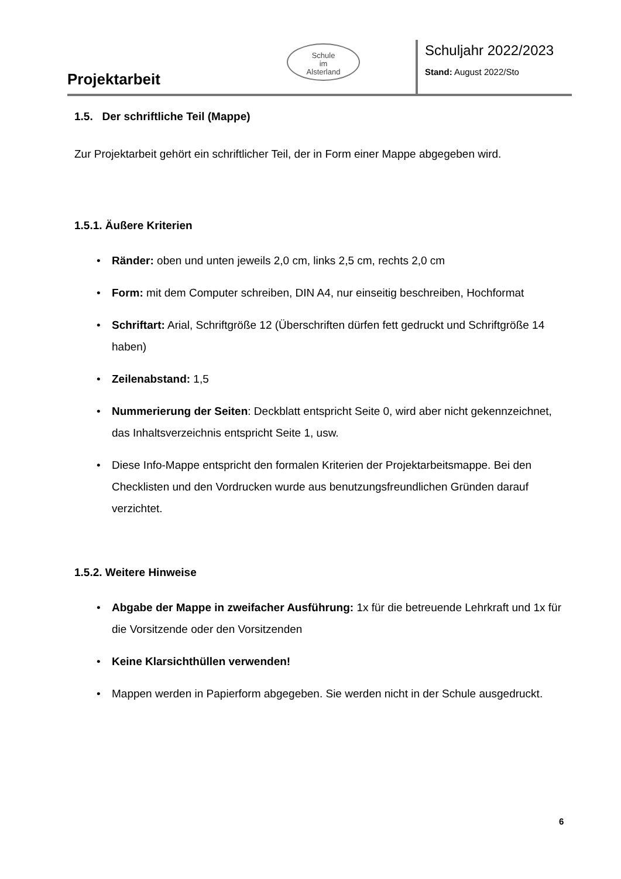Projektarbeit
Schule
im
Alsterland
Schuljahr 2022/2023
Stand: August 2022/Sto
1.5. Der schriftliche Teil (Mappe)
Zur Projektarbeit gehört ein schriftlicher Teil, der in Form einer Mappe abgegeben wird.
1.5.1. Äußere Kriterien
• Ränder: oben und unten jeweils 2,0 cm, links 2,5 cm, rechts 2,0 cm
• Form: mit dem Computer schreiben, DIN A4, nur einseitig beschreiben, Hochformat
• Schriftart: Arial, Schriftgröße 12 (Überschriften dürfen fett gedruckt und Schriftgröße 14 haben)
• Zeilenabstand: 1,5
• Nummerierung der Seiten: Deckblatt entspricht Seite 0, wird aber nicht gekennzeichnet, das Inhaltsverzeichnis entspricht Seite 1, usw.
• Diese Info-Mappe entspricht den formalen Kriterien der Projektarbeitsmappe. Bei den Checklisten und den Vordrucken wurde aus benutzungsfreundlichen Gründen darauf verzichtet.
1.5.2. Weitere Hinweise
• Abgabe der Mappe in zweifacher Ausführung: 1x für die betreuende Lehrkraft und 1x für die Vorsitzende oder den Vorsitzenden
• Keine Klarsichthüllen verwenden!
• Mappen werden in Papierform abgegeben. Sie werden nicht in der Schule ausgedruckt.
6